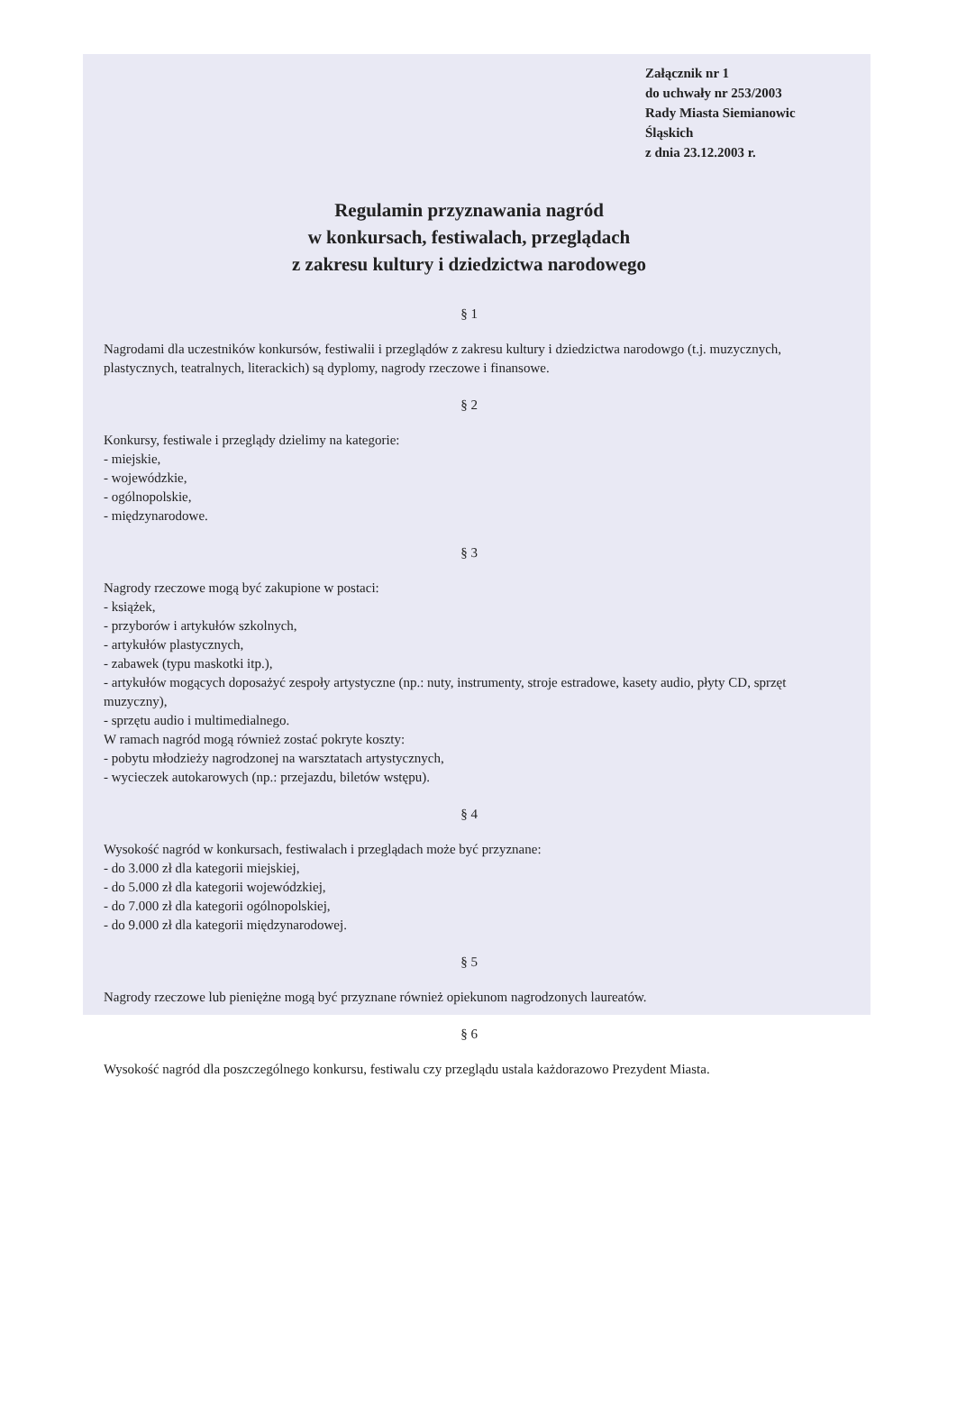Załącznik nr 1
do uchwały nr 253/2003
Rady Miasta Siemianowic Śląskich
z dnia 23.12.2003 r.
Regulamin przyznawania nagród
w konkursach, festiwalach, przeglądach
z zakresu kultury i dziedzictwa narodowego
§ 1
Nagrodami dla uczestników konkursów, festiwalii i przeglądów z zakresu kultury i dziedzictwa narodowgo (t.j. muzycznych, plastycznych, teatralnych, literackich) są dyplomy, nagrody rzeczowe i finansowe.
§ 2
Konkursy, festiwale i przeglądy dzielimy na kategorie:
- miejskie,
- wojewódzkie,
- ogólnopolskie,
- międzynarodowe.
§ 3
Nagrody rzeczowe mogą być zakupione w postaci:
- książek,
- przyborów i artykułów szkolnych,
- artykułów plastycznych,
- zabawek (typu maskotki itp.),
- artykułów mogących doposażyć zespoły artystyczne (np.: nuty, instrumenty, stroje estradowe, kasety audio, płyty CD, sprzęt muzyczny),
- sprzętu audio i multimedialnego.
W ramach nagród mogą również zostać pokryte koszty:
- pobytu młodzieży nagrodzonej na warsztatach artystycznych,
- wycieczek autokarowych (np.: przejazdu, biletów wstępu).
§ 4
Wysokość nagród w konkursach, festiwalach i przeglądach może być przyznane:
- do 3.000 zł dla kategorii miejskiej,
- do 5.000 zł dla kategorii wojewódzkiej,
- do 7.000 zł dla kategorii ogólnopolskiej,
- do 9.000 zł dla kategorii międzynarodowej.
§ 5
Nagrody rzeczowe lub pieniężne mogą być przyznane również opiekunom nagrodzonych laureatów.
§ 6
Wysokość nagród dla poszczególnego konkursu, festiwalu czy przeglądu ustala każdorazowo Prezydent Miasta.